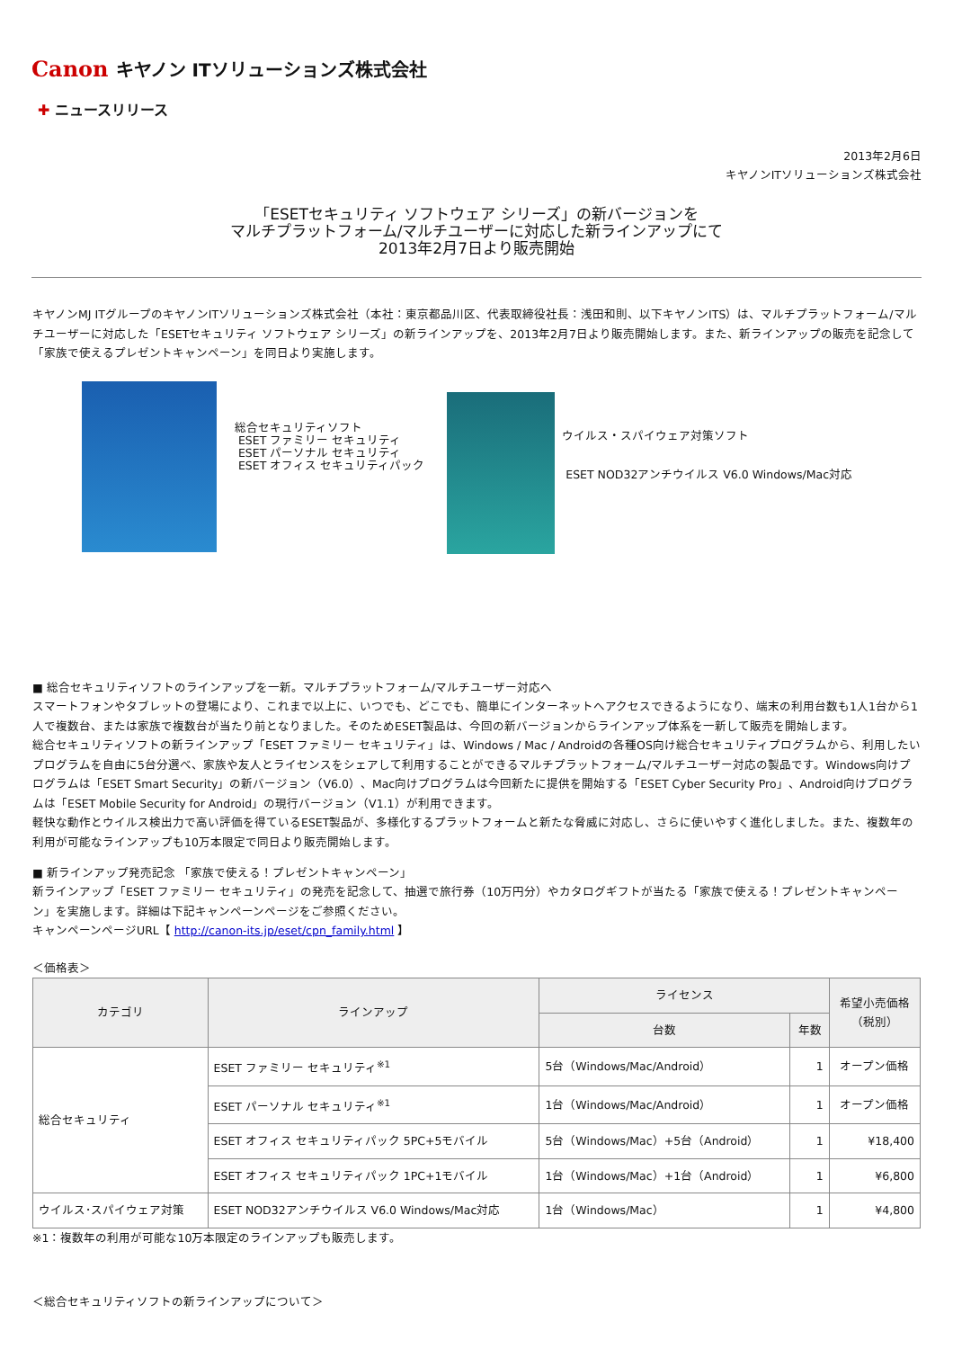Canon キヤノン ITソリューションズ株式会社
✚ ニュースリリース
2013年2月6日
キヤノンITソリューションズ株式会社
「ESETセキュリティ ソフトウェア シリーズ」の新バージョンを
マルチプラットフォーム/マルチユーザーに対応した新ラインアップにて
2013年2月7日より販売開始
キヤノンMJ ITグループのキヤノンITソリューションズ株式会社（本社：東京都品川区、代表取締役社長：浅田和則、以下キヤノンITS）は、マルチプラットフォーム/マルチユーザーに対応した「ESETセキュリティ ソフトウェア シリーズ」の新ラインアップを、2013年2月7日より販売開始します。また、新ラインアップの販売を記念して「家族で使えるプレゼントキャンペーン」を同日より実施します。
総合セキュリティソフト
ESET ファミリー セキュリティ
ESET パーソナル セキュリティ
ESET オフィス セキュリティパック
ウイルス・スパイウェア対策ソフト
ESET NOD32アンチウイルス V6.0 Windows/Mac対応
■ 総合セキュリティソフトのラインアップを一新。マルチプラットフォーム/マルチユーザー対応へ
スマートフォンやタブレットの登場により、これまで以上に、いつでも、どこでも、簡単にインターネットへアクセスできるようになり、端末の利用台数も1人1台から1人で複数台、または家族で複数台が当たり前となりました。そのためESET製品は、今回の新バージョンからラインアップ体系を一新して販売を開始します。
総合セキュリティソフトの新ラインアップ「ESET ファミリー セキュリティ」は、Windows / Mac / Androidの各種OS向け総合セキュリティプログラムから、利用したいプログラムを自由に5台分選べ、家族や友人とライセンスをシェアして利用することができるマルチプラットフォーム/マルチユーザー対応の製品です。Windows向けプログラムは「ESET Smart Security」の新バージョン（V6.0）、Mac向けプログラムは今回新たに提供を開始する「ESET Cyber Security Pro」、Android向けプログラムは「ESET Mobile Security for Android」の現行バージョン（V1.1）が利用できます。
軽快な動作とウイルス検出力で高い評価を得ているESET製品が、多様化するプラットフォームと新たな脅威に対応し、さらに使いやすく進化しました。また、複数年の利用が可能なラインアップも10万本限定で同日より販売開始します。
■ 新ラインアップ発売記念 「家族で使える！プレゼントキャンペーン」
新ラインアップ「ESET ファミリー セキュリティ」の発売を記念して、抽選で旅行券（10万円分）やカタログギフトが当たる「家族で使える！プレゼントキャンペーン」を実施します。詳細は下記キャンペーンページをご参照ください。
キャンペーンページURL【 http://canon-its.jp/eset/cpn_family.html 】
＜価格表＞
| カテゴリ | ラインアップ | ライセンス | | 希望小売価格 （税別） |
| --- | --- | --- | --- | --- |
| | | 台数 | 年数 | |
| 総合セキュリティ | ESET ファミリー セキュリティ<sup>※1</sup> | 5台（Windows/Mac/Android） | 1 | オープン価格 |
| | ESET パーソナル セキュリティ<sup>※1</sup> | 1台（Windows/Mac/Android） | 1 | オープン価格 |
| | ESET オフィス セキュリティパック 5PC+5モバイル | 5台（Windows/Mac）+5台（Android） | 1 | ¥18,400 |
| | ESET オフィス セキュリティパック 1PC+1モバイル | 1台（Windows/Mac）+1台（Android） | 1 | ¥6,800 |
| ウイルス･スパイウェア対策 | ESET NOD32アンチウイルス V6.0 Windows/Mac対応 | 1台（Windows/Mac） | 1 | ¥4,800 |
※1：複数年の利用が可能な10万本限定のラインアップも販売します。
＜総合セキュリティソフトの新ラインアップについて＞